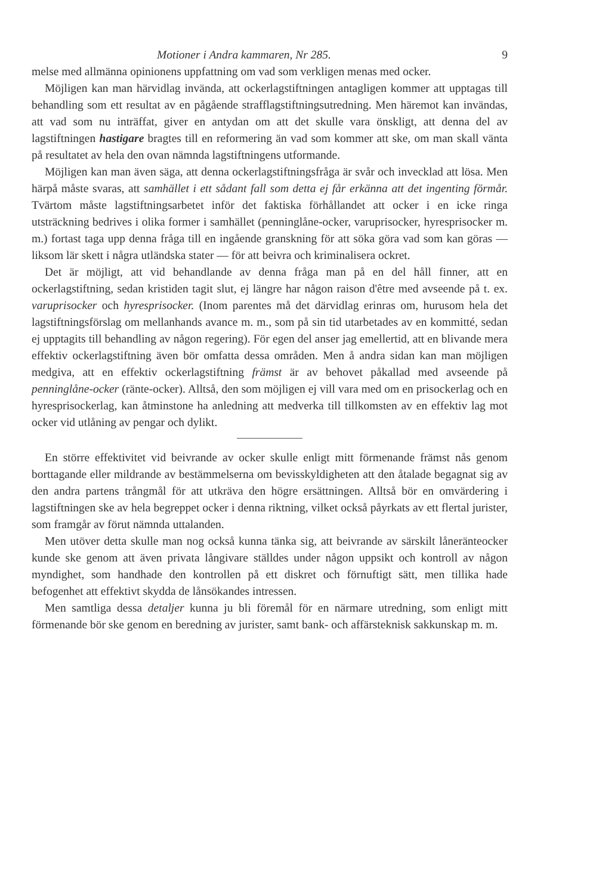Motioner i Andra kammaren, Nr 285. 9
melse med allmänna opinionens uppfattning om vad som verkligen menas med ocker.
Möjligen kan man härvidlag invända, att ockerlagstiftningen antagligen kommer att upptagas till behandling som ett resultat av en pågående strafflagstiftningsutredning. Men häremot kan invändas, att vad som nu inträffat, giver en antydan om att det skulle vara önskligt, att denna del av lagstiftningen hastigare bragtes till en reformering än vad som kommer att ske, om man skall vänta på resultatet av hela den ovan nämnda lagstiftningens utformande.
Möjligen kan man även säga, att denna ockerlagstiftningsfråga är svår och invecklad att lösa. Men härpå måste svaras, att samhället i ett sådant fall som detta ej får erkänna att det ingenting förmår. Tvärtom måste lagstiftningsarbetet inför det faktiska förhållandet att ocker i en icke ringa utsträckning bedrives i olika former i samhället (penninglåne-ocker, varuprisocker, hyresprisocker m. m.) fortast taga upp denna fråga till en ingående granskning för att söka göra vad som kan göras — liksom lär skett i några utländska stater — för att beivra och kriminalisera ockret.
Det är möjligt, att vid behandlande av denna fråga man på en del håll finner, att en ockerlagstiftning, sedan kristiden tagit slut, ej längre har någon raison d'être med avseende på t. ex. varuprisocker och hyresprisocker. (Inom parentes må det därvidlag erinras om, hurusom hela det lagstiftningsförslag om mellanhands avance m. m., som på sin tid utarbetades av en kommitté, sedan ej upptagits till behandling av någon regering). För egen del anser jag emellertid, att en blivande mera effektiv ockerlagstiftning även bör omfatta dessa områden. Men å andra sidan kan man möjligen medgiva, att en effektiv ockerlagstiftning främst är av behovet påkallad med avseende på penninglåne-ocker (ränte-ocker). Alltså, den som möjligen ej vill vara med om en prisockerlag och en hyresprisockerlag, kan åtminstone ha anledning att medverka till tillkomsten av en effektiv lag mot ocker vid utlåning av pengar och dylikt.
En större effektivitet vid beivrande av ocker skulle enligt mitt förmenande främst nås genom borttagande eller mildrande av bestämmelserna om bevisskyldigheten att den åtalade begagnat sig av den andra partens trångmål för att utkräva den högre ersättningen. Alltså bör en omvärdering i lagstiftningen ske av hela begreppet ocker i denna riktning, vilket också påyrkats av ett flertal jurister, som framgår av förut nämnda uttalanden.
Men utöver detta skulle man nog också kunna tänka sig, att beivrande av särskilt låneränteocker kunde ske genom att även privata långivare ställdes under någon uppsikt och kontroll av någon myndighet, som handhade den kontrollen på ett diskret och förnuftigt sätt, men tillika hade befogenhet att effektivt skydda de lånsökandes intressen.
Men samtliga dessa detaljer kunna ju bli föremål för en närmare utredning, som enligt mitt förmenande bör ske genom en beredning av jurister, samt bank- och affärsteknisk sakkunskap m. m.